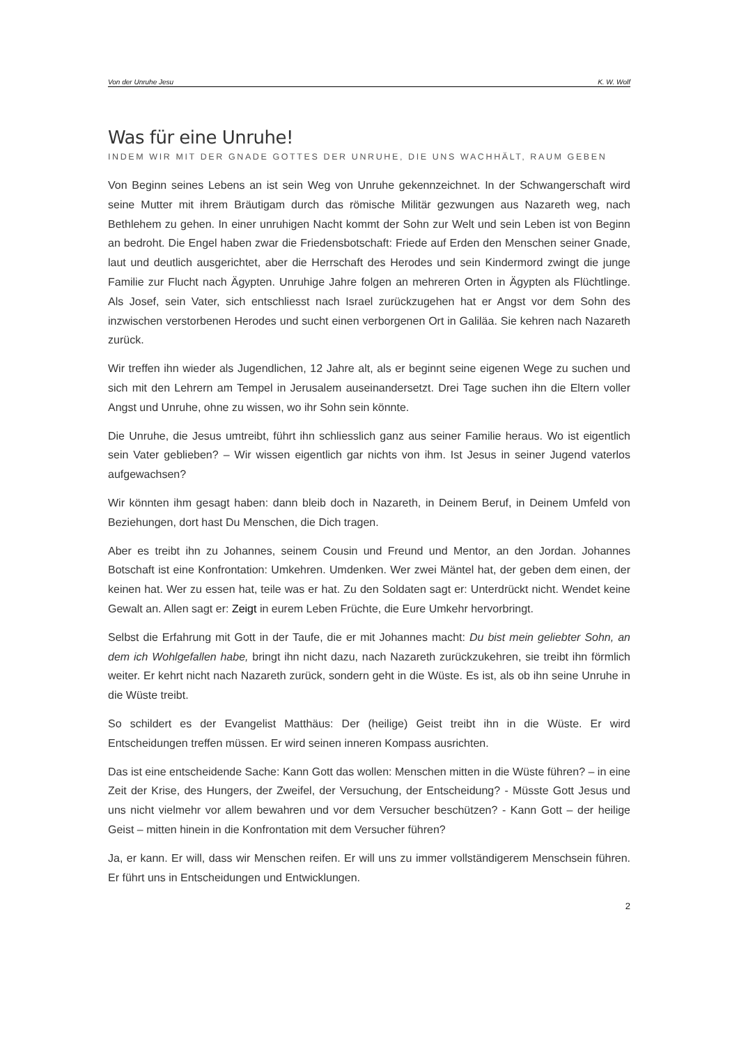Von der Unruhe Jesu K. W. Wolf
Was für eine Unruhe!
INDEM WIR MIT DER GNADE GOTTES DER UNRUHE, DIE UNS WACHHÄLT, RAUM GEBEN
Von Beginn seines Lebens an ist sein Weg von Unruhe gekennzeichnet. In der Schwangerschaft wird seine Mutter mit ihrem Bräutigam durch das römische Militär gezwungen aus Nazareth weg, nach Bethlehem zu gehen. In einer unruhigen Nacht kommt der Sohn zur Welt und sein Leben ist von Beginn an bedroht. Die Engel haben zwar die Friedensbotschaft: Friede auf Erden den Menschen seiner Gnade, laut und deutlich ausgerichtet, aber die Herrschaft des Herodes und sein Kindermord zwingt die junge Familie zur Flucht nach Ägypten. Unruhige Jahre folgen an mehreren Orten in Ägypten als Flüchtlinge. Als Josef, sein Vater, sich entschliesst nach Israel zurückzugehen hat er Angst vor dem Sohn des inzwischen verstorbenen Herodes und sucht einen verborgenen Ort in Galiläa. Sie kehren nach Nazareth zurück.
Wir treffen ihn wieder als Jugendlichen, 12 Jahre alt, als er beginnt seine eigenen Wege zu suchen und sich mit den Lehrern am Tempel in Jerusalem auseinandersetzt. Drei Tage suchen ihn die Eltern voller Angst und Unruhe, ohne zu wissen, wo ihr Sohn sein könnte.
Die Unruhe, die Jesus umtreibt, führt ihn schliesslich ganz aus seiner Familie heraus. Wo ist eigentlich sein Vater geblieben? – Wir wissen eigentlich gar nichts von ihm. Ist Jesus in seiner Jugend vaterlos aufgewachsen?
Wir könnten ihm gesagt haben: dann bleib doch in Nazareth, in Deinem Beruf, in Deinem Umfeld von Beziehungen, dort hast Du Menschen, die Dich tragen.
Aber es treibt ihn zu Johannes, seinem Cousin und Freund und Mentor, an den Jordan. Johannes Botschaft ist eine Konfrontation: Umkehren. Umdenken. Wer zwei Mäntel hat, der geben dem einen, der keinen hat. Wer zu essen hat, teile was er hat. Zu den Soldaten sagt er: Unterdrückt nicht. Wendet keine Gewalt an. Allen sagt er: Zeigt in eurem Leben Früchte, die Eure Umkehr hervorbringt.
Selbst die Erfahrung mit Gott in der Taufe, die er mit Johannes macht: Du bist mein geliebter Sohn, an dem ich Wohlgefallen habe, bringt ihn nicht dazu, nach Nazareth zurückzukehren, sie treibt ihn förmlich weiter. Er kehrt nicht nach Nazareth zurück, sondern geht in die Wüste. Es ist, als ob ihn seine Unruhe in die Wüste treibt.
So schildert es der Evangelist Matthäus: Der (heilige) Geist treibt ihn in die Wüste. Er wird Entscheidungen treffen müssen. Er wird seinen inneren Kompass ausrichten.
Das ist eine entscheidende Sache: Kann Gott das wollen: Menschen mitten in die Wüste führen? – in eine Zeit der Krise, des Hungers, der Zweifel, der Versuchung, der Entscheidung? - Müsste Gott Jesus und uns nicht vielmehr vor allem bewahren und vor dem Versucher beschützen? - Kann Gott – der heilige Geist – mitten hinein in die Konfrontation mit dem Versucher führen?
Ja, er kann. Er will, dass wir Menschen reifen. Er will uns zu immer vollständigerem Menschsein führen. Er führt uns in Entscheidungen und Entwicklungen.
2